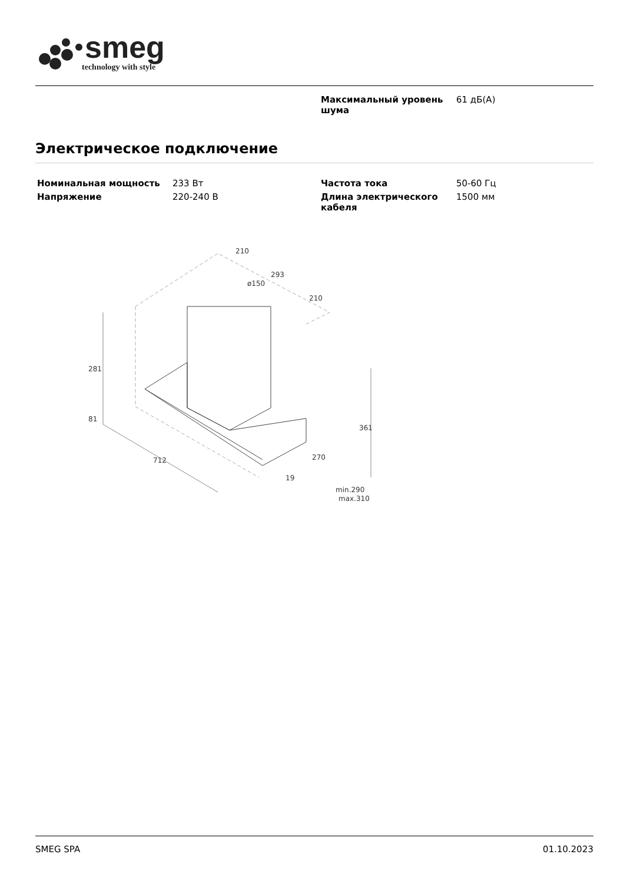smeg
technology with style
| Максимальный уровень шума | 61 дБ(A) |
Электрическое подключение
| Номинальная мощность | 233 Вт |
| Напряжение | 220-240 В |
| Частота тока | 50-60 Гц |
| Длина электрического кабеля | 1500 мм |
281
81
712
210
293
210
ø150
361
270
19
min.290
max.310
SMEG SPA 01.10.2023